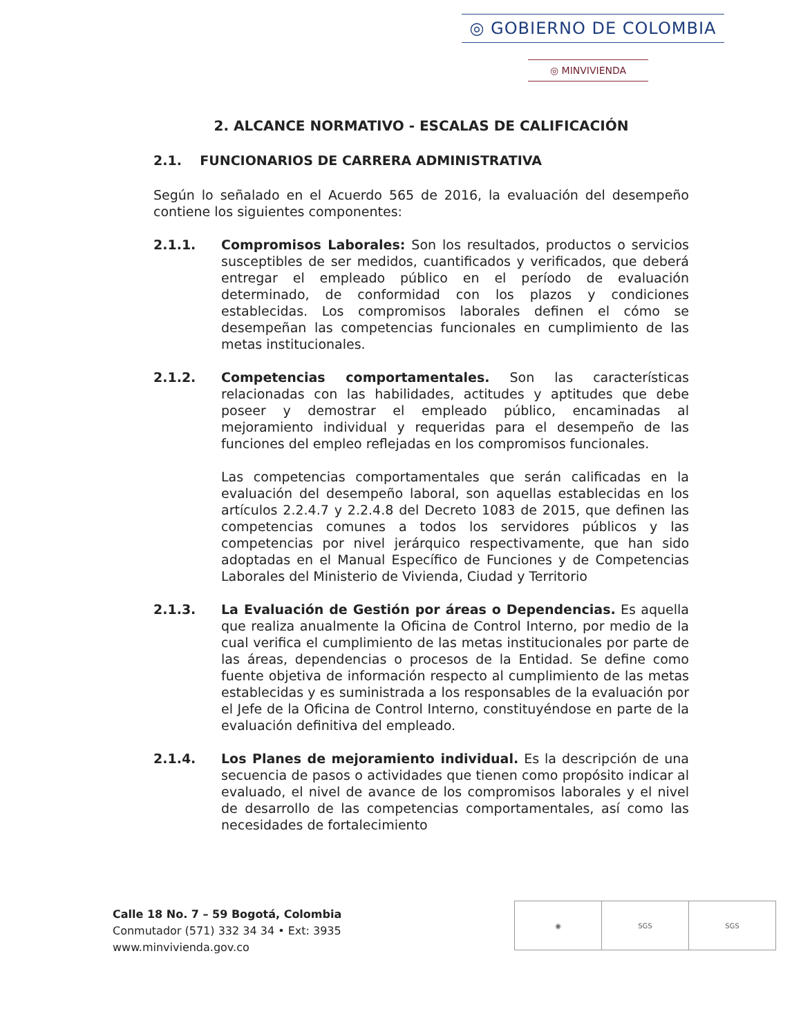◎ GOBIERNO DE COLOMBIA
◎ MINVIVIENDA
2. ALCANCE NORMATIVO - ESCALAS DE CALIFICACIÓN
2.1. FUNCIONARIOS DE CARRERA ADMINISTRATIVA
Según lo señalado en el Acuerdo 565 de 2016, la evaluación del desempeño contiene los siguientes componentes:
2.1.1. Compromisos Laborales: Son los resultados, productos o servicios susceptibles de ser medidos, cuantificados y verificados, que deberá entregar el empleado público en el período de evaluación determinado, de conformidad con los plazos y condiciones establecidas. Los compromisos laborales definen el cómo se desempeñan las competencias funcionales en cumplimiento de las metas institucionales.
2.1.2. Competencias comportamentales. Son las características relacionadas con las habilidades, actitudes y aptitudes que debe poseer y demostrar el empleado público, encaminadas al mejoramiento individual y requeridas para el desempeño de las funciones del empleo reflejadas en los compromisos funcionales.
Las competencias comportamentales que serán calificadas en la evaluación del desempeño laboral, son aquellas establecidas en los artículos 2.2.4.7 y 2.2.4.8 del Decreto 1083 de 2015, que definen las competencias comunes a todos los servidores públicos y las competencias por nivel jerárquico respectivamente, que han sido adoptadas en el Manual Específico de Funciones y de Competencias Laborales del Ministerio de Vivienda, Ciudad y Territorio
2.1.3. La Evaluación de Gestión por áreas o Dependencias. Es aquella que realiza anualmente la Oficina de Control Interno, por medio de la cual verifica el cumplimiento de las metas institucionales por parte de las áreas, dependencias o procesos de la Entidad. Se define como fuente objetiva de información respecto al cumplimiento de las metas establecidas y es suministrada a los responsables de la evaluación por el Jefe de la Oficina de Control Interno, constituyéndose en parte de la evaluación definitiva del empleado.
2.1.4. Los Planes de mejoramiento individual. Es la descripción de una secuencia de pasos o actividades que tienen como propósito indicar al evaluado, el nivel de avance de los compromisos laborales y el nivel de desarrollo de las competencias comportamentales, así como las necesidades de fortalecimiento
Calle 18 No. 7 – 59 Bogotá, Colombia
Conmutador (571) 332 34 34 • Ext: 3935
www.minvivienda.gov.co
◉ SGS SGS